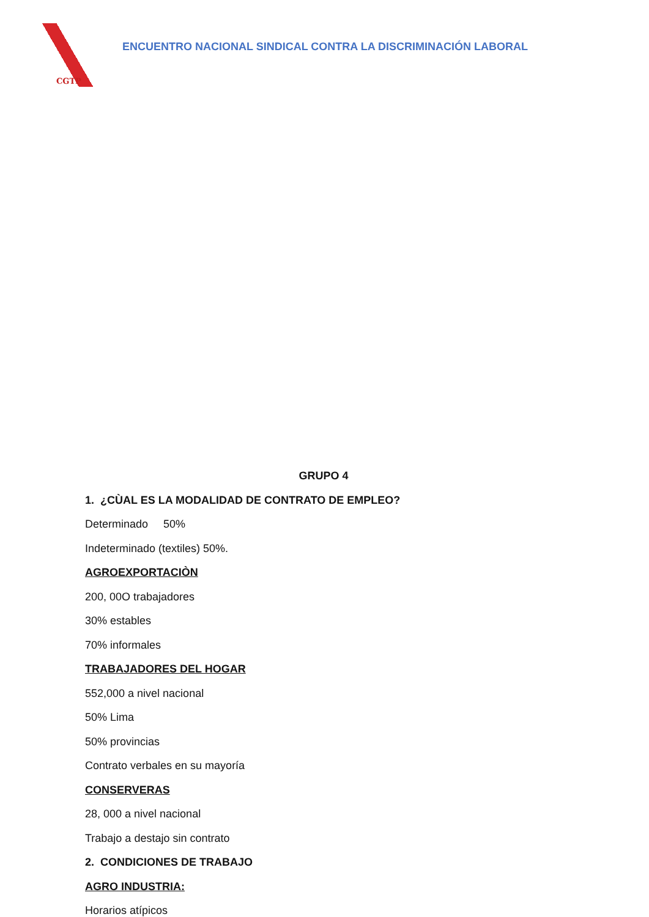CGTP
ENCUENTRO NACIONAL SINDICAL CONTRA LA DISCRIMINACIÓN LABORAL
GRUPO 4
1. ¿CÙAL ES LA MODALIDAD DE CONTRATO DE EMPLEO?
Determinado 50%
Indeterminado (textiles) 50%.
AGROEXPORTACIÒN
200, 00O trabajadores
30% estables
70% informales
TRABAJADORES DEL HOGAR
552,000 a nivel nacional
50% Lima
50% provincias
Contrato verbales en su mayoría
CONSERVERAS
28, 000 a nivel nacional
Trabajo a destajo sin contrato
2. CONDICIONES DE TRABAJO
AGRO INDUSTRIA:
Horarios atípicos